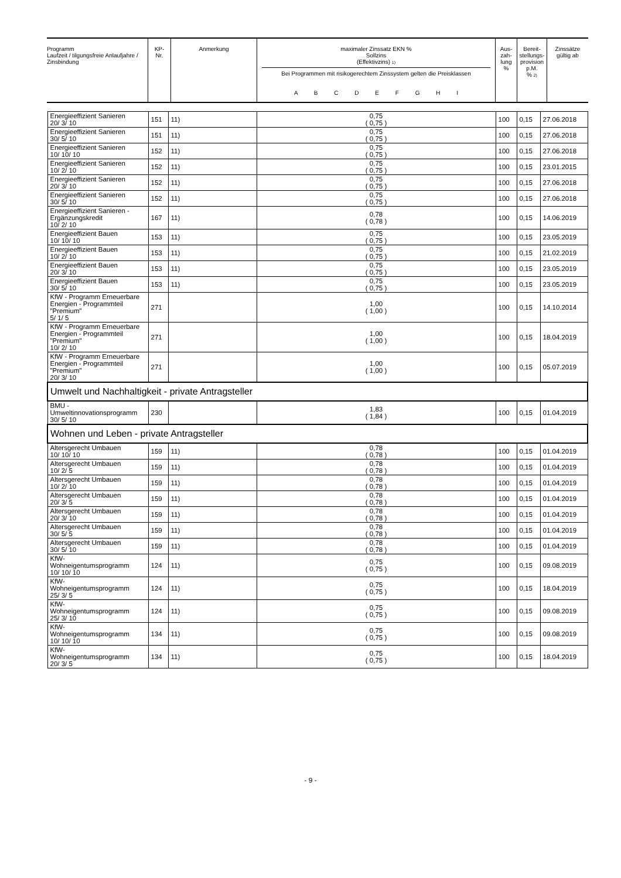| Programm Laufzeit / tilgungsfreie Anlaufjahre / Zinsbindung | KP- Nr. | Anmerkung | maximaler Zinssatz EKN % Sollzins (Effektivzins) 1) Bei Programmen mit risikogerechtem Zinssystem gelten die Preisklassen A B C D E F G H I | Aus- zah- lung % | Bereit- stellungs- provision p.M. % 2) | Zinssätze gültig ab |
| Energieeffizient Sanieren 20/ 3/ 10 | 151 | 11) | 0,75 ( 0,75 ) | 100 | 0,15 | 27.06.2018 |
| Energieeffizient Sanieren 30/ 5/ 10 | 151 | 11) | 0,75 ( 0,75 ) | 100 | 0,15 | 27.06.2018 |
| Energieeffizient Sanieren 10/ 10/ 10 | 152 | 11) | 0,75 ( 0,75 ) | 100 | 0,15 | 27.06.2018 |
| Energieeffizient Sanieren 10/ 2/ 10 | 152 | 11) | 0,75 ( 0,75 ) | 100 | 0,15 | 23.01.2015 |
| Energieeffizient Sanieren 20/ 3/ 10 | 152 | 11) | 0,75 ( 0,75 ) | 100 | 0,15 | 27.06.2018 |
| Energieeffizient Sanieren 30/ 5/ 10 | 152 | 11) | 0,75 ( 0,75 ) | 100 | 0,15 | 27.06.2018 |
| Energieeffizient Sanieren - Ergänzungskredit 10/ 2/ 10 | 167 | 11) | 0,78 ( 0,78 ) | 100 | 0,15 | 14.06.2019 |
| Energieeffizient Bauen 10/ 10/ 10 | 153 | 11) | 0,75 ( 0,75 ) | 100 | 0,15 | 23.05.2019 |
| Energieeffizient Bauen 10/ 2/ 10 | 153 | 11) | 0,75 ( 0,75 ) | 100 | 0,15 | 21.02.2019 |
| Energieeffizient Bauen 20/ 3/ 10 | 153 | 11) | 0,75 ( 0,75 ) | 100 | 0,15 | 23.05.2019 |
| Energieeffizient Bauen 30/ 5/ 10 | 153 | 11) | 0,75 ( 0,75 ) | 100 | 0,15 | 23.05.2019 |
| KfW - Programm Erneuerbare Energien - Programmteil "Premium" 5/ 1/ 5 | 271 | | 1,00 ( 1,00 ) | 100 | 0,15 | 14.10.2014 |
| KfW - Programm Erneuerbare Energien - Programmteil "Premium" 10/ 2/ 10 | 271 | | 1,00 ( 1,00 ) | 100 | 0,15 | 18.04.2019 |
| KfW - Programm Erneuerbare Energien - Programmteil "Premium" 20/ 3/ 10 | 271 | | 1,00 ( 1,00 ) | 100 | 0,15 | 05.07.2019 |
| Umwelt und Nachhaltigkeit - private Antragsteller | | | | | | |
| BMU - Umweltinnovationsprogramm 30/ 5/ 10 | 230 | | 1,83 ( 1,84 ) | 100 | 0,15 | 01.04.2019 |
| Wohnen und Leben - private Antragsteller | | | | | | |
| Altersgerecht Umbauen 10/ 10/ 10 | 159 | 11) | 0,78 ( 0,78 ) | 100 | 0,15 | 01.04.2019 |
| Altersgerecht Umbauen 10/ 2/ 5 | 159 | 11) | 0,78 ( 0,78 ) | 100 | 0,15 | 01.04.2019 |
| Altersgerecht Umbauen 10/ 2/ 10 | 159 | 11) | 0,78 ( 0,78 ) | 100 | 0,15 | 01.04.2019 |
| Altersgerecht Umbauen 20/ 3/ 5 | 159 | 11) | 0,78 ( 0,78 ) | 100 | 0,15 | 01.04.2019 |
| Altersgerecht Umbauen 20/ 3/ 10 | 159 | 11) | 0,78 ( 0,78 ) | 100 | 0,15 | 01.04.2019 |
| Altersgerecht Umbauen 30/ 5/ 5 | 159 | 11) | 0,78 ( 0,78 ) | 100 | 0,15 | 01.04.2019 |
| Altersgerecht Umbauen 30/ 5/ 10 | 159 | 11) | 0,78 ( 0,78 ) | 100 | 0,15 | 01.04.2019 |
| KfW- Wohneigentumsprogramm 10/ 10/ 10 | 124 | 11) | 0,75 ( 0,75 ) | 100 | 0,15 | 09.08.2019 |
| KfW- Wohneigentumsprogramm 25/ 3/ 5 | 124 | 11) | 0,75 ( 0,75 ) | 100 | 0,15 | 18.04.2019 |
| KfW- Wohneigentumsprogramm 25/ 3/ 10 | 124 | 11) | 0,75 ( 0,75 ) | 100 | 0,15 | 09.08.2019 |
| KfW- Wohneigentumsprogramm 10/ 10/ 10 | 134 | 11) | 0,75 ( 0,75 ) | 100 | 0,15 | 09.08.2019 |
| KfW- Wohneigentumsprogramm 20/ 3/ 5 | 134 | 11) | 0,75 ( 0,75 ) | 100 | 0,15 | 18.04.2019 |
- 9 -